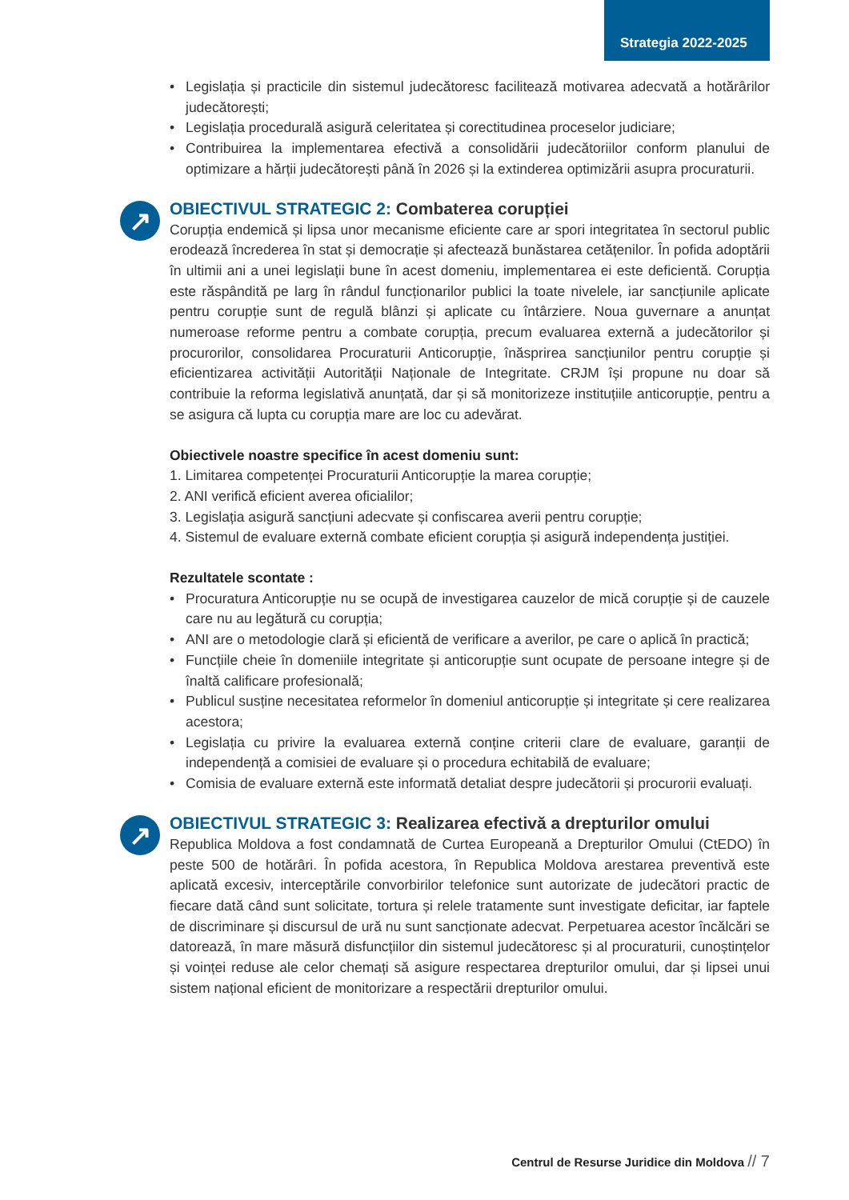Strategia 2022-2025
• Legislația și practicile din sistemul judecătoresc facilitează motivarea adecvată a hotărârilor judecătorești;
• Legislația procedurală asigură celeritatea și corectitudinea proceselor judiciare;
• Contribuirea la implementarea efectivă a consolidării judecătoriilor conform planului de optimizare a hărții judecătorești până în 2026 și la extinderea optimizării asupra procuraturii.
↗
OBIECTIVUL STRATEGIC 2: Combaterea corupției
Corupția endemică și lipsa unor mecanisme eficiente care ar spori integritatea în sectorul public erodează încrederea în stat și democrație și afectează bunăstarea cetățenilor. În pofida adoptării în ultimii ani a unei legislații bune în acest domeniu, implementarea ei este deficientă. Corupția este răspândită pe larg în rândul funcționarilor publici la toate nivelele, iar sancțiunile aplicate pentru corupție sunt de regulă blânzi și aplicate cu întârziere. Noua guvernare a anunțat numeroase reforme pentru a combate corupția, precum evaluarea externă a judecătorilor și procurorilor, consolidarea Procuraturii Anticorupție, înăsprirea sancțiunilor pentru corupție și eficientizarea activității Autorității Naționale de Integritate. CRJM își propune nu doar să contribuie la reforma legislativă anunțată, dar și să monitorizeze instituțiile anticorupție, pentru a se asigura că lupta cu corupția mare are loc cu adevărat.
Obiectivele noastre specifice în acest domeniu sunt:
1. Limitarea competenței Procuraturii Anticorupție la marea corupție;
2. ANI verifică eficient averea oficialilor;
3. Legislația asigură sancțiuni adecvate și confiscarea averii pentru corupție;
4. Sistemul de evaluare externă combate eficient corupția și asigură independența justiției.
Rezultatele scontate :
• Procuratura Anticorupție nu se ocupă de investigarea cauzelor de mică corupție și de cauzele care nu au legătură cu corupția;
• ANI are o metodologie clară și eficientă de verificare a averilor, pe care o aplică în practică;
• Funcțiile cheie în domeniile integritate și anticorupție sunt ocupate de persoane integre și de înaltă calificare profesională;
• Publicul susține necesitatea reformelor în domeniul anticorupție și integritate și cere realizarea acestora;
• Legislația cu privire la evaluarea externă conține criterii clare de evaluare, garanții de independență a comisiei de evaluare și o procedura echitabilă de evaluare;
• Comisia de evaluare externă este informată detaliat despre judecătorii și procurorii evaluați.
↗
OBIECTIVUL STRATEGIC 3: Realizarea efectivă a drepturilor omului
Republica Moldova a fost condamnată de Curtea Europeană a Drepturilor Omului (CtEDO) în peste 500 de hotărâri. În pofida acestora, în Republica Moldova arestarea preventivă este aplicată excesiv, interceptările convorbirilor telefonice sunt autorizate de judecători practic de fiecare dată când sunt solicitate, tortura și relele tratamente sunt investigate deficitar, iar faptele de discriminare și discursul de ură nu sunt sancționate adecvat. Perpetuarea acestor încălcări se datorează, în mare măsură disfuncțiilor din sistemul judecătoresc și al procuraturii, cunoștințelor și voinței reduse ale celor chemați să asigure respectarea drepturilor omului, dar și lipsei unui sistem național eficient de monitorizare a respectării drepturilor omului.
Centrul de Resurse Juridice din Moldova // 7